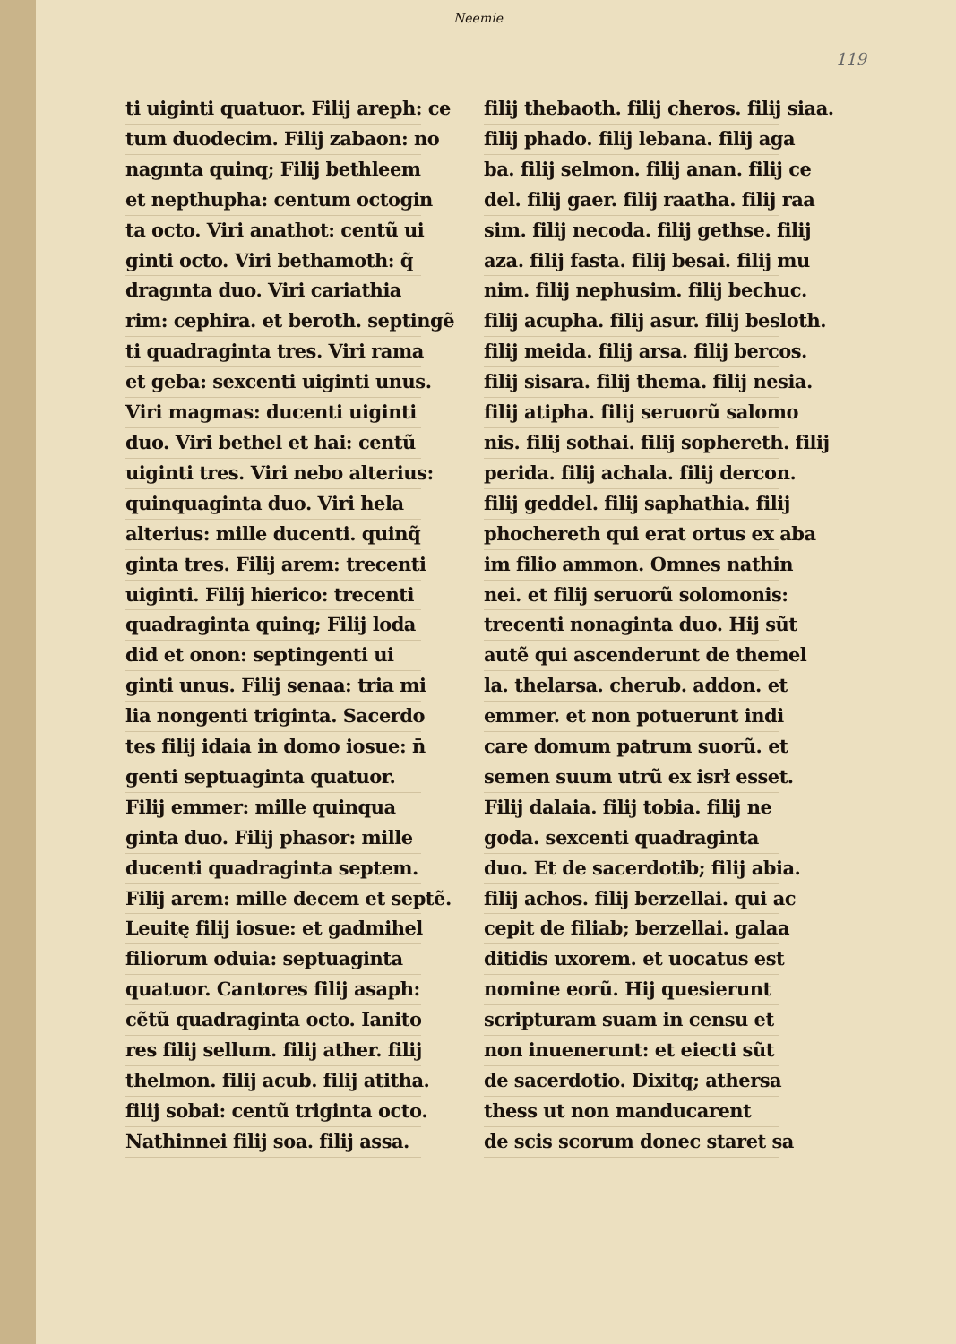Neemie
119
ti uiginti quatuor. Filij areph: ce
tum duodecim. Filij zabaon: no
nagınta quinq; Filij bethleem
et nepthupha: centum octogin
ta octo. Viri anathot: centũ ui
ginti octo. Viri bethamoth: q̃
dragınta duo. Viri cariathia
rim: cephira. et beroth. septingẽ
ti quadraginta tres. Viri rama
et geba: sexcenti uiginti unus.
Viri magmas: ducenti uiginti
duo. Viri bethel et hai: centũ
uiginti tres. Viri nebo alterius:
quinquaginta duo. Viri hela
alterius: mille ducenti. quinq̃
ginta tres. Filij arem: trecenti
uiginti. Filij hierico: trecenti
quadraginta quinq; Filij loda
did et onon: septingenti ui
ginti unus. Filij senaa: tria mi
lia nongenti triginta. Sacerdo
tes filij idaia in domo iosue: n̄
genti septuaginta quatuor.
Filij emmer: mille quinqua
ginta duo. Filij phasor: mille
ducenti quadraginta septem.
Filij arem: mille decem et septẽ.
Leuitę filij iosue: et gadmihel
filiorum oduia: septuaginta
quatuor. Cantores filij asaph:
cẽtũ quadraginta octo. Ianito
res filij sellum. filij ather. filij
thelmon. filij acub. filij atitha.
filij sobai: centũ triginta octo.
Nathinnei filij soa. filij assa.
filij thebaoth. filij cheros. filij siaa.
filij phado. filij lebana. filij aga
ba. filij selmon. filij anan. filij ce
del. filij gaer. filij raatha. filij raa
sim. filij necoda. filij gethse. filij
aza. filij fasta. filij besai. filij mu
nim. filij nephusim. filij bechuc.
filij acupha. filij asur. filij besloth.
filij meida. filij arsa. filij bercos.
filij sisara. filij thema. filij nesia.
filij atipha. filij seruorũ salomo
nis. filij sothai. filij sophereth. filij
perida. filij achala. filij dercon.
filij geddel. filij saphathia. filij
phochereth qui erat ortus ex aba
im filio ammon. Omnes nathin
nei. et filij seruorũ solomonis:
trecenti nonaginta duo. Hij sũt
autẽ qui ascenderunt de themel
la. thelarsa. cherub. addon. et
emmer. et non potuerunt indi
care domum patrum suorũ. et
semen suum utrũ ex isrł esset.
Filij dalaia. filij tobia. filij ne
goda. sexcenti quadraginta
duo. Et de sacerdotib; filij abia.
filij achos. filij berzellai. qui ac
cepit de filiab; berzellai. galaa
ditidis uxorem. et uocatus est
nomine eorũ. Hij quesierunt
scripturam suam in censu et
non inuenerunt: et eiecti sũt
de sacerdotio. Dixitq; athersa
thess ut non manducarent
de scis scorum donec staret sa